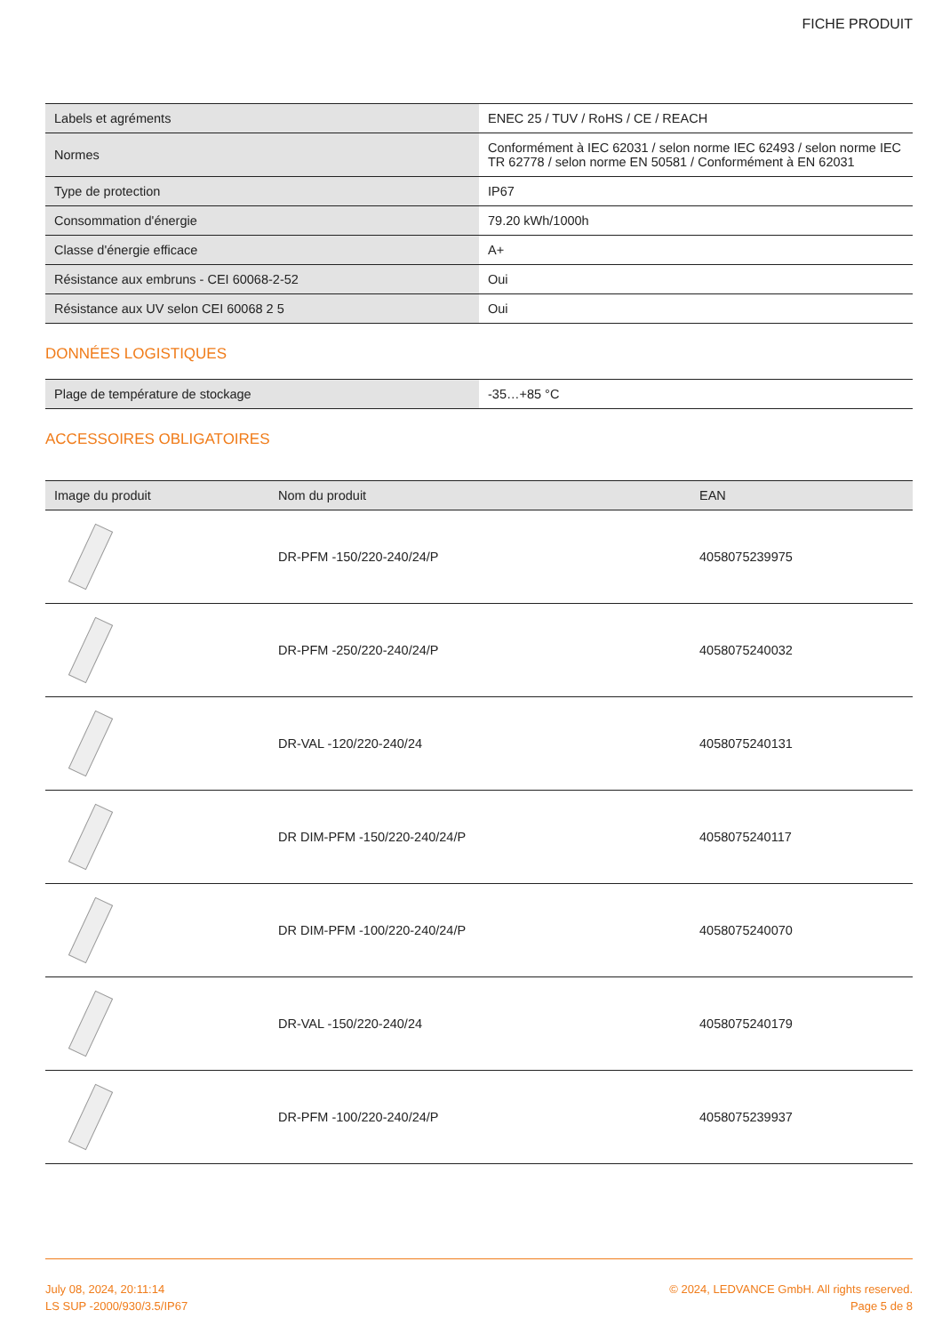FICHE PRODUIT
| Labels et agréments | ENEC 25 / TUV / RoHS / CE / REACH |
| Normes | Conformément à IEC 62031 / selon norme IEC 62493 / selon norme IEC TR 62778 / selon norme EN 50581 / Conformément à EN 62031 |
| Type de protection | IP67 |
| Consommation d'énergie | 79.20 kWh/1000h |
| Classe d'énergie efficace | A+ |
| Résistance aux embruns - CEI 60068-2-52 | Oui |
| Résistance aux UV selon CEI 60068 2 5 | Oui |
DONNÉES LOGISTIQUES
| Plage de température de stockage | -35…+85 °C |
ACCESSOIRES OBLIGATOIRES
| Image du produit | Nom du produit | EAN |
| --- | --- | --- |
| | DR-PFM -150/220-240/24/P | 4058075239975 |
| | DR-PFM -250/220-240/24/P | 4058075240032 |
| | DR-VAL -120/220-240/24 | 4058075240131 |
| | DR DIM-PFM -150/220-240/24/P | 4058075240117 |
| | DR DIM-PFM -100/220-240/24/P | 4058075240070 |
| | DR-VAL -150/220-240/24 | 4058075240179 |
| | DR-PFM -100/220-240/24/P | 4058075239937 |
July 08, 2024, 20:11:14
LS SUP -2000/930/3.5/IP67
© 2024, LEDVANCE GmbH. All rights reserved.
Page 5 de 8